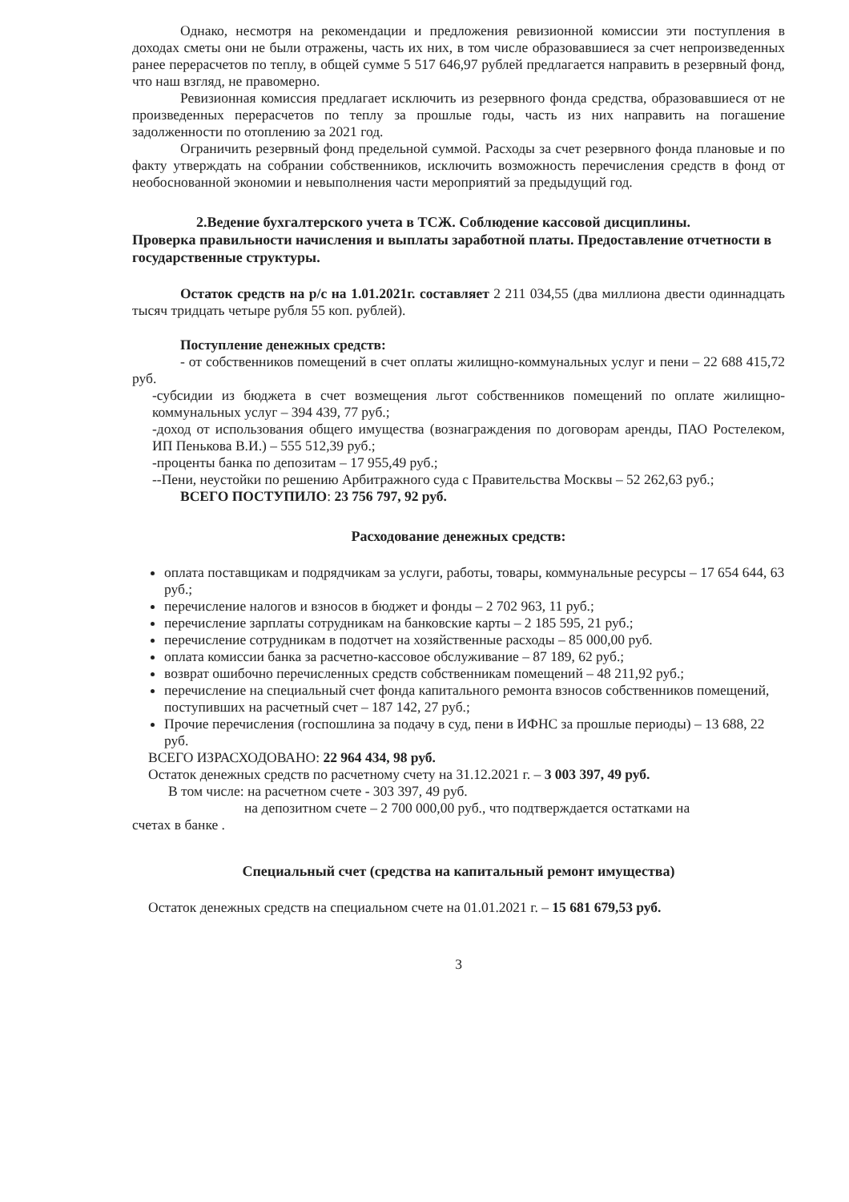Однако, несмотря на рекомендации и предложения ревизионной комиссии эти поступления в доходах сметы они не были отражены, часть их них, в том числе образовавшиеся за счет непроизведенных ранее перерасчетов по теплу, в общей сумме 5 517 646,97 рублей предлагается направить в резервный фонд, что наш взгляд, не правомерно.
Ревизионная комиссия предлагает исключить из резервного фонда средства, образовавшиеся от не произведенных перерасчетов по теплу за прошлые годы, часть из них направить на погашение задолженности по отоплению за 2021 год.
Ограничить резервный фонд предельной суммой. Расходы за счет резервного фонда плановые и по факту утверждать на собрании собственников, исключить возможность перечисления средств в фонд от необоснованной экономии и невыполнения части мероприятий за предыдущий год.
2.Ведение бухгалтерского учета в ТСЖ. Соблюдение кассовой дисциплины.
Проверка правильности начисления и выплаты заработной платы. Предоставление отчетности в государственные структуры.
Остаток средств на р/с на 1.01.2021г. составляет 2 211 034,55 (два миллиона двести одиннадцать тысяч тридцать четыре рубля 55 коп. рублей).
Поступление денежных средств:
- от собственников помещений в счет оплаты жилищно-коммунальных услуг и пени – 22 688 415,72 руб.
-субсидии из бюджета в счет возмещения льгот собственников помещений по оплате жилищно-коммунальных услуг – 394 439, 77 руб.;
-доход от использования общего имущества (вознаграждения по договорам аренды, ПАО Ростелеком, ИП Пенькова В.И.) – 555 512,39 руб.;
-проценты банка по депозитам – 17 955,49 руб.;
--Пени, неустойки по решению Арбитражного суда с Правительства Москвы – 52 262,63 руб.;
ВСЕГО ПОСТУПИЛО: 23 756 797, 92 руб.
Расходование денежных средств:
оплата поставщикам и подрядчикам за услуги, работы, товары, коммунальные ресурсы – 17 654 644, 63 руб.;
перечисление налогов и взносов в бюджет и фонды – 2 702 963, 11 руб.;
перечисление зарплаты сотрудникам на банковские карты – 2 185 595, 21 руб.;
перечисление сотрудникам в подотчет на хозяйственные расходы – 85 000,00 руб.
оплата комиссии банка за расчетно-кассовое обслуживание – 87 189, 62 руб.;
возврат ошибочно перечисленных средств собственникам помещений – 48 211,92 руб.;
перечисление на специальный счет фонда капитального ремонта взносов собственников помещений, поступивших на расчетный счет – 187 142, 27 руб.;
Прочие перечисления (госпошлина за подачу в суд, пени в ИФНС за прошлые периоды) – 13 688, 22 руб.
ВСЕГО ИЗРАСХОДОВАНО: 22 964 434, 98 руб.
Остаток денежных средств по расчетному счету на 31.12.2021 г. – 3 003 397, 49 руб.
В том числе: на расчетном счете - 303 397, 49 руб.
на депозитном счете – 2 700 000,00 руб., что подтверждается остатками на
счетах в банке .
Специальный счет (средства на капитальный ремонт имущества)
Остаток денежных средств на специальном счете на 01.01.2021 г. – 15 681 679,53 руб.
3